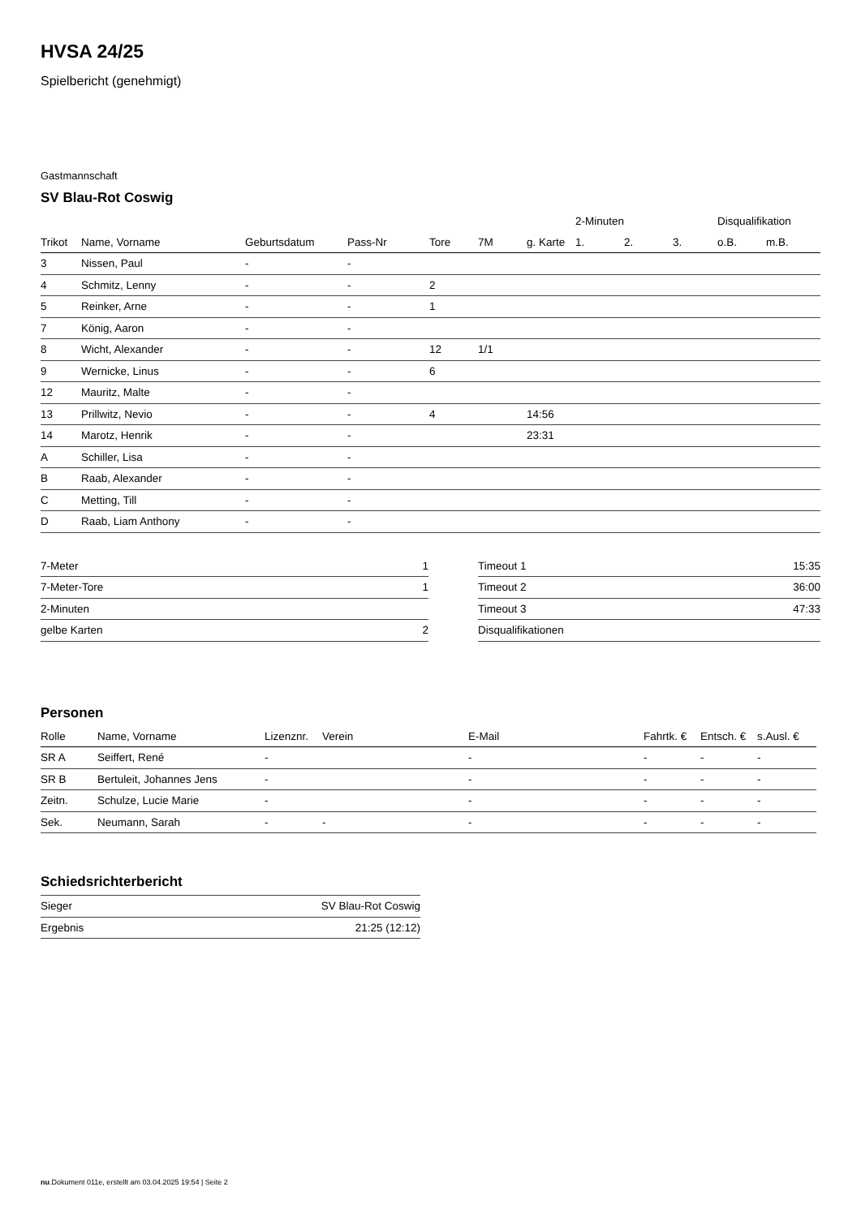HVSA 24/25
Spielbericht (genehmigt)
Gastmannschaft
SV Blau-Rot Coswig
| | | | | | | | 2-Minuten | | | Disqualifikation | |
| --- | --- | --- | --- | --- | --- | --- | --- | --- | --- | --- | --- |
| Trikot | Name, Vorname | Geburtsdatum | Pass-Nr | Tore | 7M | g. Karte | 1. | 2. | 3. | o.B. | m.B. |
| 3 | Nissen, Paul | - | - | | | | | | | | |
| 4 | Schmitz, Lenny | - | - | 2 | | | | | | | |
| 5 | Reinker, Arne | - | - | 1 | | | | | | | |
| 7 | König, Aaron | - | - | | | | | | | | |
| 8 | Wicht, Alexander | - | - | 12 | 1/1 | | | | | | |
| 9 | Wernicke, Linus | - | - | 6 | | | | | | | |
| 12 | Mauritz, Malte | - | - | | | | | | | | |
| 13 | Prillwitz, Nevio | - | - | 4 | | 14:56 | | | | | |
| 14 | Marotz, Henrik | - | - | | | 23:31 | | | | | |
| A | Schiller, Lisa | - | - | | | | | | | | |
| B | Raab, Alexander | - | - | | | | | | | | |
| C | Metting, Till | - | - | | | | | | | | |
| D | Raab, Liam Anthony | - | - | | | | | | | | |
| 7-Meter | 1 |
| 7-Meter-Tore | 1 |
| 2-Minuten | |
| gelbe Karten | 2 |
| Timeout 1 | 15:35 |
| Timeout 2 | 36:00 |
| Timeout 3 | 47:33 |
| Disqualifikationen | |
Personen
| Rolle | Name, Vorname | Lizenznr. | Verein | E-Mail | Fahrtk. € | Entsch. € | s.Ausl. € |
| --- | --- | --- | --- | --- | --- | --- | --- |
| SR A | Seiffert, René | - | | - | - | - | - |
| SR B | Bertuleit, Johannes Jens | - | | - | - | - | - |
| Zeitn. | Schulze, Lucie Marie | - | | - | - | - | - |
| Sek. | Neumann, Sarah | - | - | - | - | - | - |
Schiedsrichterbericht
| Sieger | SV Blau-Rot Coswig |
| Ergebnis | 21:25 (12:12) |
nu.Dokument 011e, erstellt am 03.04.2025 19:54 | Seite 2